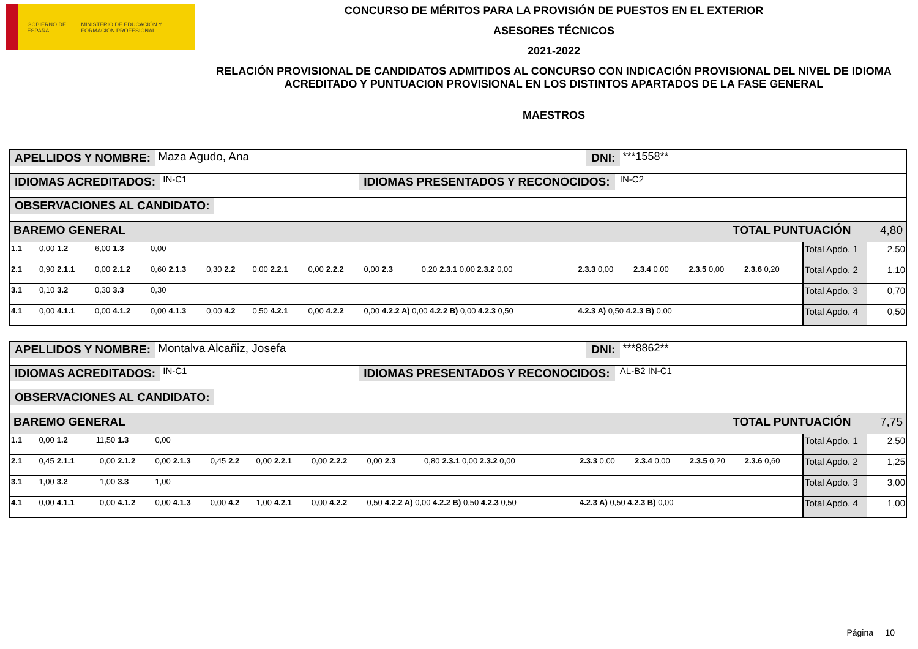GOBIERNO DE ESPAÑA MINISTERIO DE EDUCACIÓN Y FORMACIÓN PROFESIONAL
CONCURSO DE MÉRITOS PARA LA PROVISIÓN DE PUESTOS EN EL EXTERIOR
ASESORES TÉCNICOS
2021-2022
RELACIÓN PROVISIONAL DE CANDIDATOS ADMITIDOS AL CONCURSO CON INDICACIÓN PROVISIONAL DEL NIVEL DE IDIOMA ACREDITADO Y PUNTUACION PROVISIONAL EN LOS DISTINTOS APARTADOS DE LA FASE GENERAL
MAESTROS
APELLIDOS Y NOMBRE: Maza Agudo, Ana DNI: ***1558**
IDIOMAS ACREDITADOS: IN-C1 IDIOMAS PRESENTADOS Y RECONOCIDOS: IN-C2
OBSERVACIONES AL CANDIDATO:
BAREMO GENERAL TOTAL PUNTUACIÓN 4,80
| 1.1 | 0,00 | 1.2 | 6,00 | 1.3 | 0,00 | | | | | | | | | | | | | | | | | Total Apdo. 1 | 2,50 |
| 2.1 | 0,90 | 2.1.1 | 0,00 | 2.1.2 | 0,60 | 2.1.3 | 0,30 | 2.2 | 0,00 | 2.2.1 | 0,00 | 2.2.2 | 0,00 | 2.3 | 0,20 | 2.3.1 0,00 2.3.2 0,00 | 2.3.3 0,00 | 2.3.4 0,00 | 2.3.5 0,00 | 2.3.6 0,20 | | Total Apdo. 2 | 1,10 |
| 3.1 | 0,10 | 3.2 | 0,30 | 3.3 | 0,30 | | | | | | | | | | | | | | | | | Total Apdo. 3 | 0,70 |
| 4.1 | 0,00 | 4.1.1 | 0,00 | 4.1.2 | 0,00 | 4.1.3 | 0,00 | 4.2 | 0,50 | 4.2.1 | 0,00 | 4.2.2 | 0,00 | 4.2.2 A) 0,00 4.2.2 B) 0,00 4.2.3 0,50 | | | 4.2.3 A) 0,50 4.2.3 B) 0,00 | | | | | Total Apdo. 4 | 0,50 |
APELLIDOS Y NOMBRE: Montalva Alcañiz, Josefa DNI: ***8862**
IDIOMAS ACREDITADOS: IN-C1 IDIOMAS PRESENTADOS Y RECONOCIDOS: AL-B2 IN-C1
OBSERVACIONES AL CANDIDATO:
BAREMO GENERAL TOTAL PUNTUACIÓN 7,75
| 1.1 | 0,00 | 1.2 | 11,50 | 1.3 | 0,00 | | | | | | | | | | | | | | | | | Total Apdo. 1 | 2,50 |
| 2.1 | 0,45 | 2.1.1 | 0,00 | 2.1.2 | 0,00 | 2.1.3 | 0,45 | 2.2 | 0,00 | 2.2.1 | 0,00 | 2.2.2 | 0,00 | 2.3 | 0,80 | 2.3.1 0,00 2.3.2 0,00 | 2.3.3 0,00 | 2.3.4 0,00 | 2.3.5 0,20 | 2.3.6 0,60 | | Total Apdo. 2 | 1,25 |
| 3.1 | 1,00 | 3.2 | 1,00 | 3.3 | 1,00 | | | | | | | | | | | | | | | | | Total Apdo. 3 | 3,00 |
| 4.1 | 0,00 | 4.1.1 | 0,00 | 4.1.2 | 0,00 | 4.1.3 | 0,00 | 4.2 | 1,00 | 4.2.1 | 0,00 | 4.2.2 | 0,50 | 4.2.2 A) 0,00 4.2.2 B) 0,50 4.2.3 0,50 | | | 4.2.3 A) 0,50 4.2.3 B) 0,00 | | | | | Total Apdo. 4 | 1,00 |
Página 10